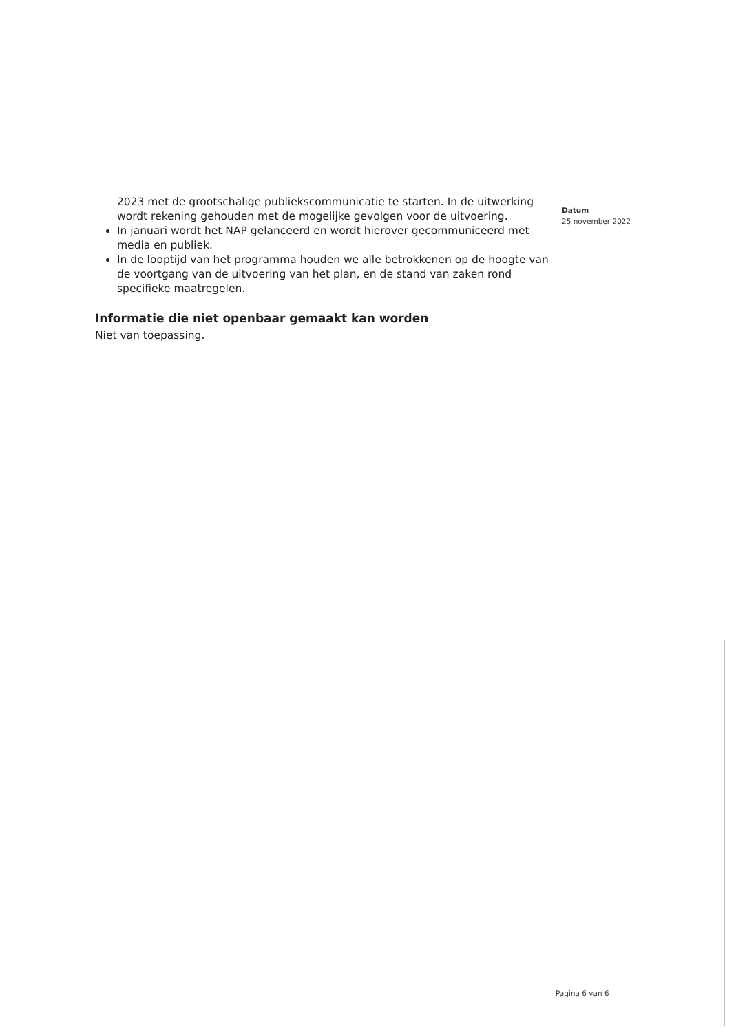2023 met de grootschalige publiekscommunicatie te starten. In de uitwerking wordt rekening gehouden met de mogelijke gevolgen voor de uitvoering.
In januari wordt het NAP gelanceerd en wordt hierover gecommuniceerd met media en publiek.
In de looptijd van het programma houden we alle betrokkenen op de hoogte van de voortgang van de uitvoering van het plan, en de stand van zaken rond specifieke maatregelen.
Informatie die niet openbaar gemaakt kan worden
Niet van toepassing.
Datum
25 november 2022
Pagina 6 van 6